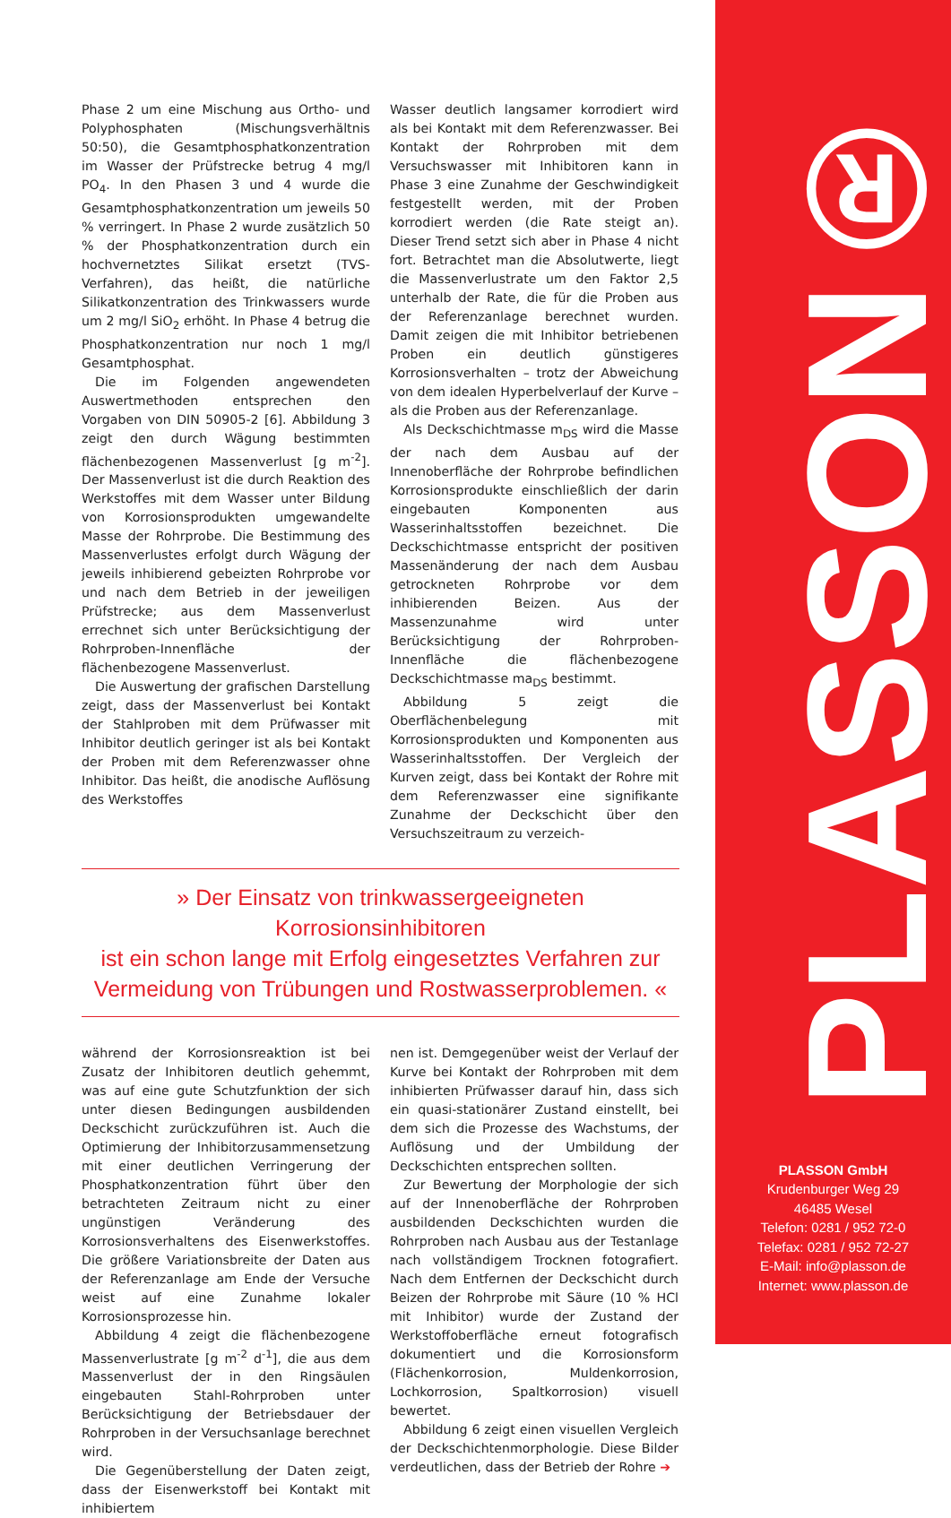Phase 2 um eine Mischung aus Ortho- und Polyphosphaten (Mischungsverhältnis 50:50), die Gesamtphosphatkonzentration im Wasser der Prüfstrecke betrug 4 mg/l PO<sub>4</sub>. In den Phasen 3 und 4 wurde die Gesamtphosphatkonzentration um jeweils 50 % verringert. In Phase 2 wurde zusätzlich 50 % der Phosphatkonzentration durch ein hochvernetztes Silikat ersetzt (TVS-Verfahren), das heißt, die natürliche Silikatkonzentration des Trinkwassers wurde um 2 mg/l SiO<sub>2</sub> erhöht. In Phase 4 betrug die Phosphatkonzentration nur noch 1 mg/l Gesamtphosphat.
Die im Folgenden angewendeten Auswertmethoden entsprechen den Vorgaben von DIN 50905-2 [6]. Abbildung 3 zeigt den durch Wägung bestimmten flächenbezogenen Massenverlust [g m<sup>-2</sup>]. Der Massenverlust ist die durch Reaktion des Werkstoffes mit dem Wasser unter Bildung von Korrosionsprodukten umgewandelte Masse der Rohrprobe. Die Bestimmung des Massenverlustes erfolgt durch Wägung der jeweils inhibierend gebeizten Rohrprobe vor und nach dem Betrieb in der jeweiligen Prüfstrecke; aus dem Massenverlust errechnet sich unter Berücksichtigung der Rohrproben-Innenfläche der flächenbezogene Massenverlust.
Die Auswertung der grafischen Darstellung zeigt, dass der Massenverlust bei Kontakt der Stahlproben mit dem Prüfwasser mit Inhibitor deutlich geringer ist als bei Kontakt der Proben mit dem Referenzwasser ohne Inhibitor. Das heißt, die anodische Auflösung des Werkstoffes
Wasser deutlich langsamer korrodiert wird als bei Kontakt mit dem Referenzwasser. Bei Kontakt der Rohrproben mit dem Versuchswasser mit Inhibitoren kann in Phase 3 eine Zunahme der Geschwindigkeit festgestellt werden, mit der Proben korrodiert werden (die Rate steigt an). Dieser Trend setzt sich aber in Phase 4 nicht fort. Betrachtet man die Absolutwerte, liegt die Massenverlustrate um den Faktor 2,5 unterhalb der Rate, die für die Proben aus der Referenzanlage berechnet wurden. Damit zeigen die mit Inhibitor betriebenen Proben ein deutlich günstigeres Korrosionsverhalten – trotz der Abweichung von dem idealen Hyperbelverlauf der Kurve – als die Proben aus der Referenzanlage.
Als Deckschichtmasse m<sub>DS</sub> wird die Masse der nach dem Ausbau auf der Innenoberfläche der Rohrprobe befindlichen Korrosionsprodukte einschließlich der darin eingebauten Komponenten aus Wasserinhaltsstoffen bezeichnet. Die Deckschichtmasse entspricht der positiven Massenänderung der nach dem Ausbau getrockneten Rohrprobe vor dem inhibierenden Beizen. Aus der Massenzunahme wird unter Berücksichtigung der Rohrproben-Innenfläche die flächenbezogene Deckschichtmasse ma<sub>DS</sub> bestimmt.
Abbildung 5 zeigt die Oberflächenbelegung mit Korrosionsprodukten und Komponenten aus Wasserinhaltsstoffen. Der Vergleich der Kurven zeigt, dass bei Kontakt der Rohre mit dem Referenzwasser eine signifikante Zunahme der Deckschicht über den Versuchszeitraum zu verzeich-
» Der Einsatz von trinkwassergeeigneten Korrosionsinhibitoren
ist ein schon lange mit Erfolg eingesetztes Verfahren zur
Vermeidung von Trübungen und Rostwasserproblemen. «
während der Korrosionsreaktion ist bei Zusatz der Inhibitoren deutlich gehemmt, was auf eine gute Schutzfunktion der sich unter diesen Bedingungen ausbildenden Deckschicht zurückzuführen ist. Auch die Optimierung der Inhibitorzusammensetzung mit einer deutlichen Verringerung der Phosphatkonzentration führt über den betrachteten Zeitraum nicht zu einer ungünstigen Veränderung des Korrosionsverhaltens des Eisenwerkstoffes. Die größere Variationsbreite der Daten aus der Referenzanlage am Ende der Versuche weist auf eine Zunahme lokaler Korrosionsprozesse hin.
Abbildung 4 zeigt die flächenbezogene Massenverlustrate [g m<sup>-2</sup> d<sup>-1</sup>], die aus dem Massenverlust der in den Ringsäulen eingebauten Stahl-Rohrproben unter Berücksichtigung der Betriebsdauer der Rohrproben in der Versuchsanlage berechnet wird.
Die Gegenüberstellung der Daten zeigt, dass der Eisenwerkstoff bei Kontakt mit inhibiertem
nen ist. Demgegenüber weist der Verlauf der Kurve bei Kontakt der Rohrproben mit dem inhibierten Prüfwasser darauf hin, dass sich ein quasi-stationärer Zustand einstellt, bei dem sich die Prozesse des Wachstums, der Auflösung und der Umbildung der Deckschichten entsprechen sollten.
Zur Bewertung der Morphologie der sich auf der Innenoberfläche der Rohrproben ausbildenden Deckschichten wurden die Rohrproben nach Ausbau aus der Testanlage nach vollständigem Trocknen fotografiert. Nach dem Entfernen der Deckschicht durch Beizen der Rohrprobe mit Säure (10 % HCl mit Inhibitor) wurde der Zustand der Werkstoffoberfläche erneut fotografisch dokumentiert und die Korrosionsform (Flächenkorrosion, Muldenkorrosion, Lochkorrosion, Spaltkorrosion) visuell bewertet.
Abbildung 6 zeigt einen visuellen Vergleich der Deckschichtenmorphologie. Diese Bilder verdeutlichen, dass der Betrieb der Rohre ➔
PLASSON®
PLASSON GmbH
Krudenburger Weg 29
46485 Wesel
Telefon: 0281 / 952 72-0
Telefax: 0281 / 952 72-27
E-Mail: info@plasson.de
Internet: www.plasson.de